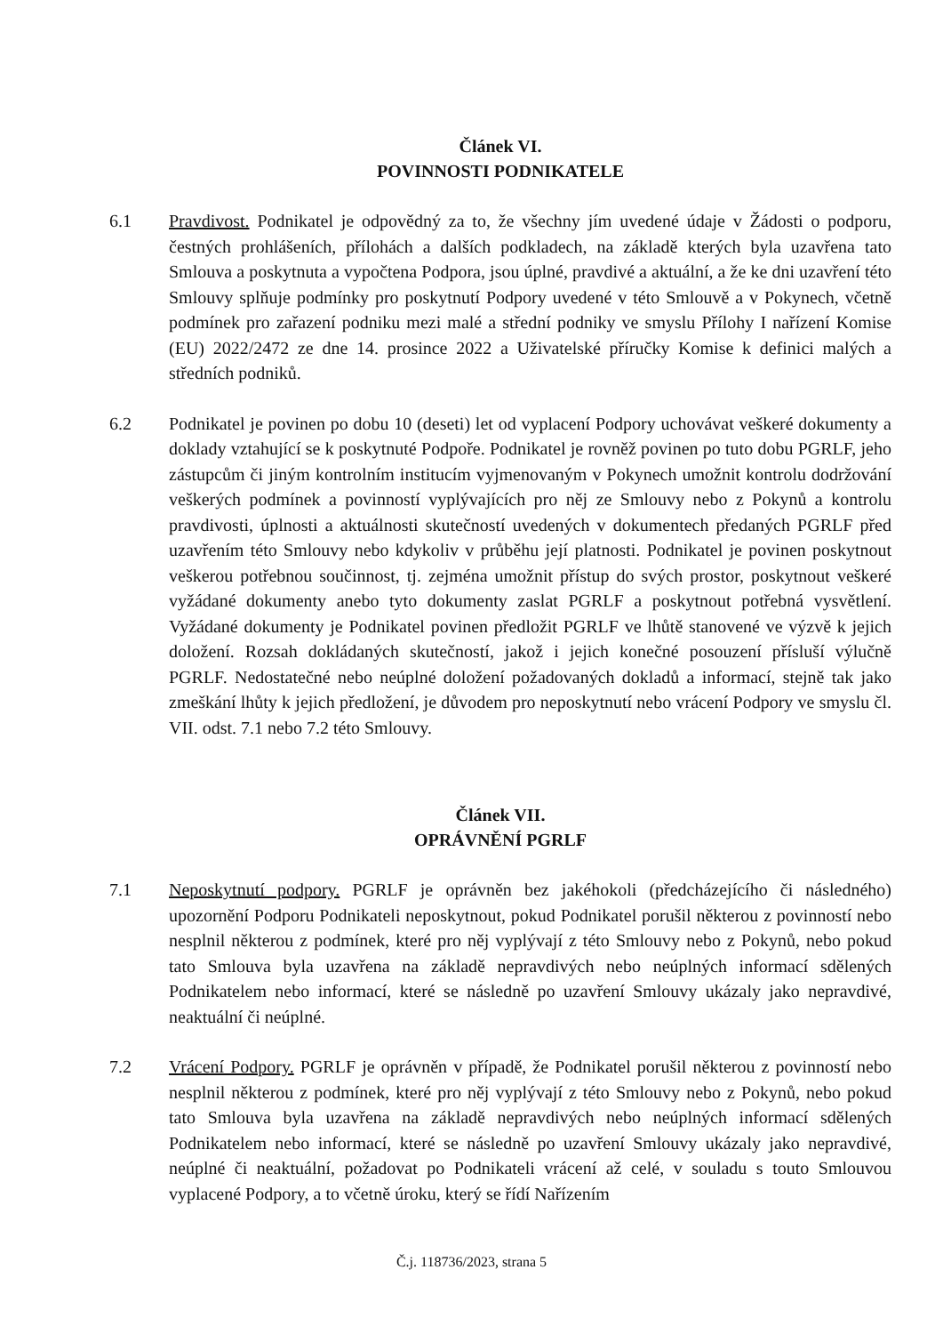Článek VI.
POVINNOSTI PODNIKATELE
6.1 Pravdivost. Podnikatel je odpovědný za to, že všechny jím uvedené údaje v Žádosti o podporu, čestných prohlášeních, přílohách a dalších podkladech, na základě kterých byla uzavřena tato Smlouva a poskytnuta a vypočtena Podpora, jsou úplné, pravdivé a aktuální, a že ke dni uzavření této Smlouvy splňuje podmínky pro poskytnutí Podpory uvedené v této Smlouvě a v Pokynech, včetně podmínek pro zařazení podniku mezi malé a střední podniky ve smyslu Přílohy I nařízení Komise (EU) 2022/2472 ze dne 14. prosince 2022 a Uživatelské příručky Komise k definici malých a středních podniků.
6.2 Podnikatel je povinen po dobu 10 (deseti) let od vyplacení Podpory uchovávat veškeré dokumenty a doklady vztahující se k poskytnuté Podpoře. Podnikatel je rovněž povinen po tuto dobu PGRLF, jeho zástupcům či jiným kontrolním institucím vyjmenovaným v Pokynech umožnit kontrolu dodržování veškerých podmínek a povinností vyplývajících pro něj ze Smlouvy nebo z Pokynů a kontrolu pravdivosti, úplnosti a aktuálnosti skutečností uvedených v dokumentech předaných PGRLF před uzavřením této Smlouvy nebo kdykoliv v průběhu její platnosti. Podnikatel je povinen poskytnout veškerou potřebnou součinnost, tj. zejména umožnit přístup do svých prostor, poskytnout veškeré vyžádané dokumenty anebo tyto dokumenty zaslat PGRLF a poskytnout potřebná vysvětlení. Vyžádané dokumenty je Podnikatel povinen předložit PGRLF ve lhůtě stanovené ve výzvě k jejich doložení. Rozsah dokládaných skutečností, jakož i jejich konečné posouzení přísluší výlučně PGRLF. Nedostatečné nebo neúplné doložení požadovaných dokladů a informací, stejně tak jako zmeškání lhůty k jejich předložení, je důvodem pro neposkytnutí nebo vrácení Podpory ve smyslu čl. VII. odst. 7.1 nebo 7.2 této Smlouvy.
Článek VII.
OPRÁVNĚNÍ PGRLF
7.1 Neposkytnutí podpory. PGRLF je oprávněn bez jakéhokoli (předcházejícího či následného) upozornění Podporu Podnikateli neposkytnout, pokud Podnikatel porušil některou z povinností nebo nesplnil některou z podmínek, které pro něj vyplývají z této Smlouvy nebo z Pokynů, nebo pokud tato Smlouva byla uzavřena na základě nepravdivých nebo neúplných informací sdělených Podnikatelem nebo informací, které se následně po uzavření Smlouvy ukázaly jako nepravdivé, neaktuální či neúplné.
7.2 Vrácení Podpory. PGRLF je oprávněn v případě, že Podnikatel porušil některou z povinností nebo nesplnil některou z podmínek, které pro něj vyplývají z této Smlouvy nebo z Pokynů, nebo pokud tato Smlouva byla uzavřena na základě nepravdivých nebo neúplných informací sdělených Podnikatelem nebo informací, které se následně po uzavření Smlouvy ukázaly jako nepravdivé, neúplné či neaktuální, požadovat po Podnikateli vrácení až celé, v souladu s touto Smlouvou vyplacené Podpory, a to včetně úroku, který se řídí Nařízením
Č.j. 118736/2023, strana 5